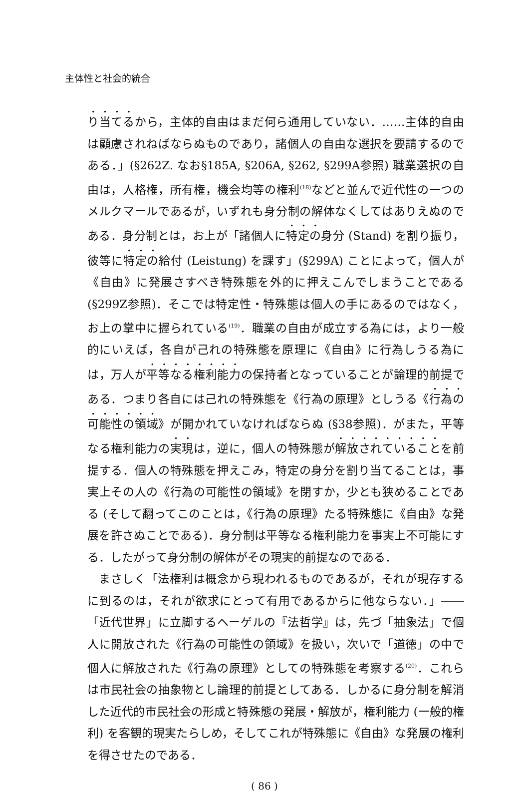主体性と社会的統合
り当てるから，主体的自由はまだ何ら通用していない．……主体的自由は顧慮されねばならぬものであり，諸個人の自由な選択を要請するのである．」(§262Z. なお§185A, §206A, §262, §299A参照) 職業選択の自由は，人格権，所有権，機会均等の権利<sup>(18)</sup>などと並んで近代性の一つのメルクマールであるが，いずれも身分制の解体なくしてはありえぬのである．身分制とは，お上が「諸個人に特定の身分 (Stand) を割り振り，彼等に特定の給付 (Leistung) を課す」(§299A) ことによって，個人が《自由》に発展さすべき特殊態を外的に押えこんでしまうことである (§299Z参照)．そこでは特定性・特殊態は個人の手にあるのではなく，お上の掌中に握られている<sup>(19)</sup>．職業の自由が成立する為には，より一般的にいえば，各自が己れの特殊態を原理に《自由》に行為しうる為には，万人が平等なる権利能力の保持者となっていることが論理的前提である．つまり各自には己れの特殊態を《行為の原理》としうる《行為の可能性の領域》が開かれていなければならぬ (§38参照)．がまた，平等なる権利能力の実現は，逆に，個人の特殊態が解放されていることを前提する．個人の特殊態を押えこみ，特定の身分を割り当てることは，事実上その人の《行為の可能性の領域》を閉すか，少とも狭めることである (そして翻ってこのことは，《行為の原理》たる特殊態に《自由》な発展を許さぬことである)．身分制は平等なる権利能力を事実上不可能にする．したがって身分制の解体がその現実的前提なのである．
まさしく「法権利は概念から現われるものであるが，それが現存するに到るのは，それが欲求にとって有用であるからに他ならない．」――「近代世界」に立脚するヘーゲルの『法哲学』は，先づ「抽象法」で個人に開放された《行為の可能性の領域》を扱い，次いで「道徳」の中で個人に解放された《行為の原理》としての特殊態を考察する<sup>(20)</sup>．これらは市民社会の抽象物とし論理的前提としてある．しかるに身分制を解消した近代的市民社会の形成と特殊態の発展・解放が，権利能力 (一般的権利) を客観的現実たらしめ，そしてこれが特殊態に《自由》な発展の権利を得させたのである．
( 86 )